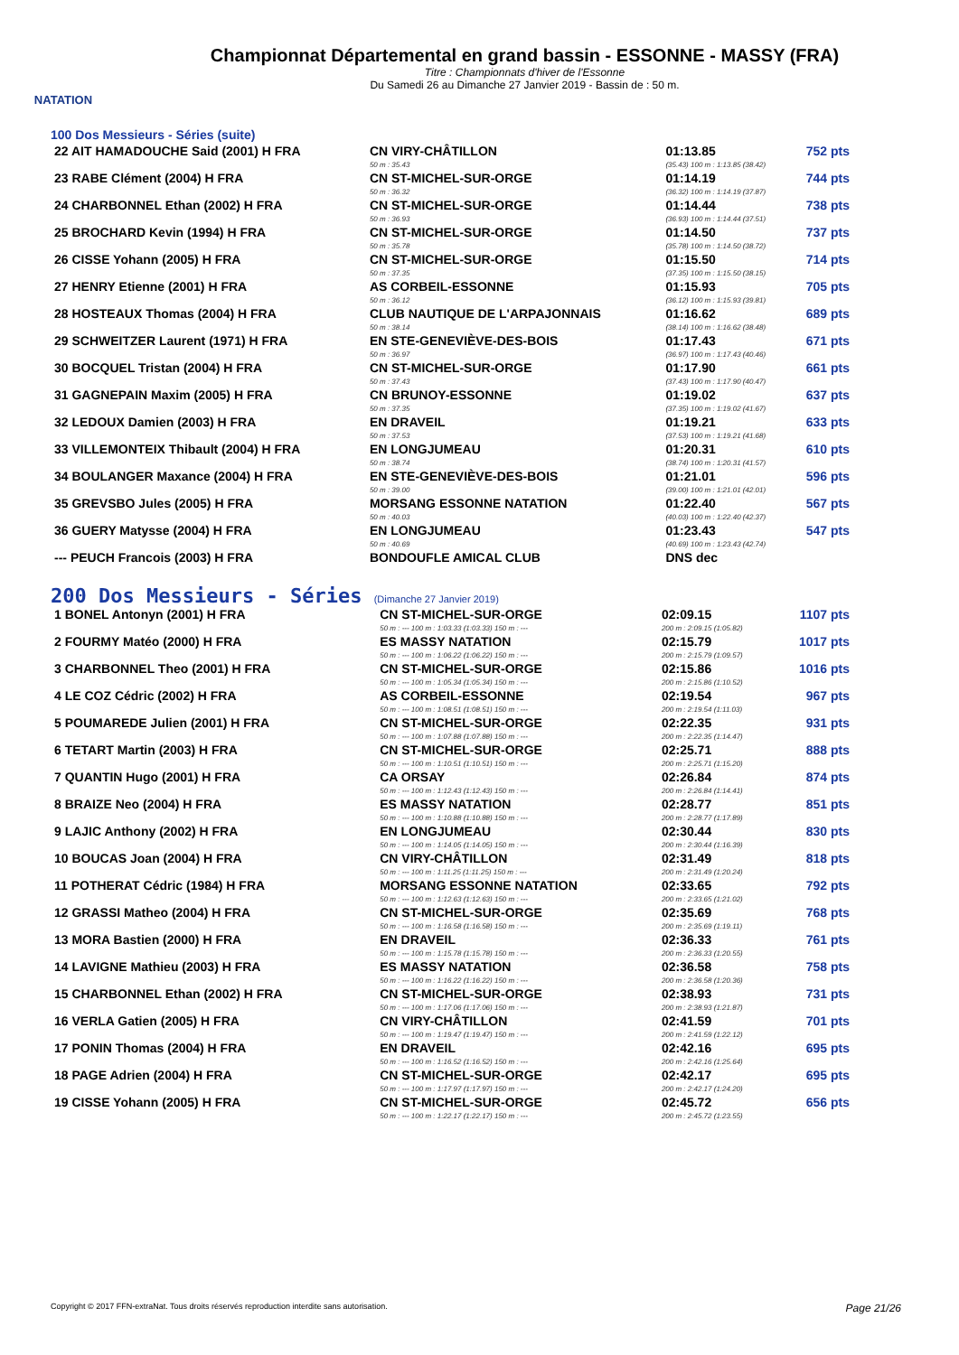NATATION
Championnat Départemental en grand bassin - ESSONNE - MASSY (FRA)
Titre : Championnats d'hiver de l'Essonne
Du Samedi 26 au Dimanche 27 Janvier 2019 - Bassin de : 50 m.
100 Dos Messieurs - Séries (suite)
| 22 AIT HAMADOUCHE Said (2001) H FRA | CN VIRY-CHÂTILLON | 01:13.85 | 752 pts |
| | 50 m : 35.43 | (35.43) 100 m : 1:13.85 (38.42) | |
| 23 RABE Clément (2004) H FRA | CN ST-MICHEL-SUR-ORGE | 01:14.19 | 744 pts |
| | 50 m : 36.32 | (36.32) 100 m : 1:14.19 (37.87) | |
| 24 CHARBONNEL Ethan (2002) H FRA | CN ST-MICHEL-SUR-ORGE | 01:14.44 | 738 pts |
| | 50 m : 36.93 | (36.93) 100 m : 1:14.44 (37.51) | |
| 25 BROCHARD Kevin (1994) H FRA | CN ST-MICHEL-SUR-ORGE | 01:14.50 | 737 pts |
| | 50 m : 35.78 | (35.78) 100 m : 1:14.50 (38.72) | |
| 26 CISSE Yohann (2005) H FRA | CN ST-MICHEL-SUR-ORGE | 01:15.50 | 714 pts |
| | 50 m : 37.35 | (37.35) 100 m : 1:15.50 (38.15) | |
| 27 HENRY Etienne (2001) H FRA | AS CORBEIL-ESSONNE | 01:15.93 | 705 pts |
| | 50 m : 36.12 | (36.12) 100 m : 1:15.93 (39.81) | |
| 28 HOSTEAUX Thomas (2004) H FRA | CLUB NAUTIQUE DE L'ARPAJONNAIS | 01:16.62 | 689 pts |
| | 50 m : 38.14 | (38.14) 100 m : 1:16.62 (38.48) | |
| 29 SCHWEITZER Laurent (1971) H FRA | EN STE-GENEVIÈVE-DES-BOIS | 01:17.43 | 671 pts |
| | 50 m : 36.97 | (36.97) 100 m : 1:17.43 (40.46) | |
| 30 BOCQUEL Tristan (2004) H FRA | CN ST-MICHEL-SUR-ORGE | 01:17.90 | 661 pts |
| | 50 m : 37.43 | (37.43) 100 m : 1:17.90 (40.47) | |
| 31 GAGNEPAIN Maxim (2005) H FRA | CN BRUNOY-ESSONNE | 01:19.02 | 637 pts |
| | 50 m : 37.35 | (37.35) 100 m : 1:19.02 (41.67) | |
| 32 LEDOUX Damien (2003) H FRA | EN DRAVEIL | 01:19.21 | 633 pts |
| | 50 m : 37.53 | (37.53) 100 m : 1:19.21 (41.68) | |
| 33 VILLEMONTEIX Thibault (2004) H FRA | EN LONGJUMEAU | 01:20.31 | 610 pts |
| | 50 m : 38.74 | (38.74) 100 m : 1:20.31 (41.57) | |
| 34 BOULANGER Maxance (2004) H FRA | EN STE-GENEVIÈVE-DES-BOIS | 01:21.01 | 596 pts |
| | 50 m : 39.00 | (39.00) 100 m : 1:21.01 (42.01) | |
| 35 GREVSBO Jules (2005) H FRA | MORSANG ESSONNE NATATION | 01:22.40 | 567 pts |
| | 50 m : 40.03 | (40.03) 100 m : 1:22.40 (42.37) | |
| 36 GUERY Matysse (2004) H FRA | EN LONGJUMEAU | 01:23.43 | 547 pts |
| | 50 m : 40.69 | (40.69) 100 m : 1:23.43 (42.74) | |
| --- PEUCH Francois (2003) H FRA | BONDOUFLE AMICAL CLUB | DNS dec | |
200 Dos Messieurs - Séries (Dimanche 27 Janvier 2019)
| 1 BONEL Antonyn (2001) H FRA | CN ST-MICHEL-SUR-ORGE | 02:09.15 | 1107 pts |
| | 50 m : --- 100 m : 1:03.33 (1:03.33) 150 m : --- | 200 m : 2:09.15 (1:05.82) | |
| 2 FOURMY Matéo (2000) H FRA | ES MASSY NATATION | 02:15.79 | 1017 pts |
| | 50 m : --- 100 m : 1:06.22 (1:06.22) 150 m : --- | 200 m : 2:15.79 (1:09.57) | |
| 3 CHARBONNEL Theo (2001) H FRA | CN ST-MICHEL-SUR-ORGE | 02:15.86 | 1016 pts |
| | 50 m : --- 100 m : 1:05.34 (1:05.34) 150 m : --- | 200 m : 2:15.86 (1:10.52) | |
| 4 LE COZ Cédric (2002) H FRA | AS CORBEIL-ESSONNE | 02:19.54 | 967 pts |
| | 50 m : --- 100 m : 1:08.51 (1:08.51) 150 m : --- | 200 m : 2:19.54 (1:11.03) | |
| 5 POUMAREDE Julien (2001) H FRA | CN ST-MICHEL-SUR-ORGE | 02:22.35 | 931 pts |
| | 50 m : --- 100 m : 1:07.88 (1:07.88) 150 m : --- | 200 m : 2:22.35 (1:14.47) | |
| 6 TETART Martin (2003) H FRA | CN ST-MICHEL-SUR-ORGE | 02:25.71 | 888 pts |
| | 50 m : --- 100 m : 1:10.51 (1:10.51) 150 m : --- | 200 m : 2:25.71 (1:15.20) | |
| 7 QUANTIN Hugo (2001) H FRA | CA ORSAY | 02:26.84 | 874 pts |
| | 50 m : --- 100 m : 1:12.43 (1:12.43) 150 m : --- | 200 m : 2:26.84 (1:14.41) | |
| 8 BRAIZE Neo (2004) H FRA | ES MASSY NATATION | 02:28.77 | 851 pts |
| | 50 m : --- 100 m : 1:10.88 (1:10.88) 150 m : --- | 200 m : 2:28.77 (1:17.89) | |
| 9 LAJIC Anthony (2002) H FRA | EN LONGJUMEAU | 02:30.44 | 830 pts |
| | 50 m : --- 100 m : 1:14.05 (1:14.05) 150 m : --- | 200 m : 2:30.44 (1:16.39) | |
| 10 BOUCAS Joan (2004) H FRA | CN VIRY-CHÂTILLON | 02:31.49 | 818 pts |
| | 50 m : --- 100 m : 1:11.25 (1:11.25) 150 m : --- | 200 m : 2:31.49 (1:20.24) | |
| 11 POTHERAT Cédric (1984) H FRA | MORSANG ESSONNE NATATION | 02:33.65 | 792 pts |
| | 50 m : --- 100 m : 1:12.63 (1:12.63) 150 m : --- | 200 m : 2:33.65 (1:21.02) | |
| 12 GRASSI Matheo (2004) H FRA | CN ST-MICHEL-SUR-ORGE | 02:35.69 | 768 pts |
| | 50 m : --- 100 m : 1:16.58 (1:16.58) 150 m : --- | 200 m : 2:35.69 (1:19.11) | |
| 13 MORA Bastien (2000) H FRA | EN DRAVEIL | 02:36.33 | 761 pts |
| | 50 m : --- 100 m : 1:15.78 (1:15.78) 150 m : --- | 200 m : 2:36.33 (1:20.55) | |
| 14 LAVIGNE Mathieu (2003) H FRA | ES MASSY NATATION | 02:36.58 | 758 pts |
| | 50 m : --- 100 m : 1:16.22 (1:16.22) 150 m : --- | 200 m : 2:36.58 (1:20.36) | |
| 15 CHARBONNEL Ethan (2002) H FRA | CN ST-MICHEL-SUR-ORGE | 02:38.93 | 731 pts |
| | 50 m : --- 100 m : 1:17.06 (1:17.06) 150 m : --- | 200 m : 2:38.93 (1:21.87) | |
| 16 VERLA Gatien (2005) H FRA | CN VIRY-CHÂTILLON | 02:41.59 | 701 pts |
| | 50 m : --- 100 m : 1:19.47 (1:19.47) 150 m : --- | 200 m : 2:41.59 (1:22.12) | |
| 17 PONIN Thomas (2004) H FRA | EN DRAVEIL | 02:42.16 | 695 pts |
| | 50 m : --- 100 m : 1:16.52 (1:16.52) 150 m : --- | 200 m : 2:42.16 (1:25.64) | |
| 18 PAGE Adrien (2004) H FRA | CN ST-MICHEL-SUR-ORGE | 02:42.17 | 695 pts |
| | 50 m : --- 100 m : 1:17.97 (1:17.97) 150 m : --- | 200 m : 2:42.17 (1:24.20) | |
| 19 CISSE Yohann (2005) H FRA | CN ST-MICHEL-SUR-ORGE | 02:45.72 | 656 pts |
| | 50 m : --- 100 m : 1:22.17 (1:22.17) 150 m : --- | 200 m : 2:45.72 (1:23.55) | |
Copyright © 2017 FFN-extraNat. Tous droits réservés reproduction interdite sans autorisation. Page 21/26